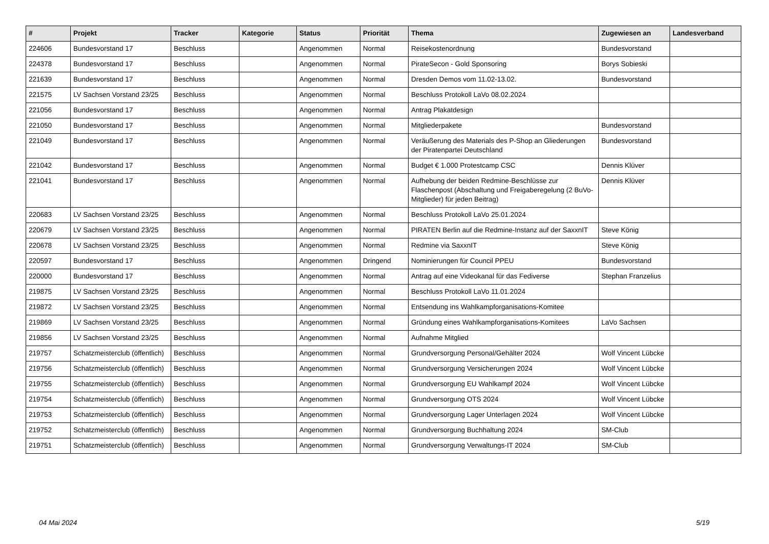| # | Projekt | Tracker | Kategorie | Status | Priorität | Thema | Zugewiesen an | Landesverband |
| --- | --- | --- | --- | --- | --- | --- | --- | --- |
| 224606 | Bundesvorstand 17 | Beschluss | | Angenommen | Normal | Reisekostenordnung | Bundesvorstand | |
| 224378 | Bundesvorstand 17 | Beschluss | | Angenommen | Normal | PirateSecon - Gold Sponsoring | Borys Sobieski | |
| 221639 | Bundesvorstand 17 | Beschluss | | Angenommen | Normal | Dresden Demos vom 11.02-13.02. | Bundesvorstand | |
| 221575 | LV Sachsen Vorstand 23/25 | Beschluss | | Angenommen | Normal | Beschluss Protokoll LaVo 08.02.2024 | | |
| 221056 | Bundesvorstand 17 | Beschluss | | Angenommen | Normal | Antrag Plakatdesign | | |
| 221050 | Bundesvorstand 17 | Beschluss | | Angenommen | Normal | Mitgliederpakete | Bundesvorstand | |
| 221049 | Bundesvorstand 17 | Beschluss | | Angenommen | Normal | Veräußerung des Materials des P-Shop an Gliederungen der Piratenpartei Deutschland | Bundesvorstand | |
| 221042 | Bundesvorstand 17 | Beschluss | | Angenommen | Normal | Budget € 1.000 Protestcamp CSC | Dennis Klüver | |
| 221041 | Bundesvorstand 17 | Beschluss | | Angenommen | Normal | Aufhebung der beiden Redmine-Beschlüsse zur Flaschenpost (Abschaltung und Freigaberegelung (2 BuVo-Mitglieder) für jeden Beitrag) | Dennis Klüver | |
| 220683 | LV Sachsen Vorstand 23/25 | Beschluss | | Angenommen | Normal | Beschluss Protokoll LaVo 25.01.2024 | | |
| 220679 | LV Sachsen Vorstand 23/25 | Beschluss | | Angenommen | Normal | PIRATEN Berlin auf die Redmine-Instanz auf der SaxxnIT | Steve König | |
| 220678 | LV Sachsen Vorstand 23/25 | Beschluss | | Angenommen | Normal | Redmine via SaxxnIT | Steve König | |
| 220597 | Bundesvorstand 17 | Beschluss | | Angenommen | Dringend | Nominierungen für Council PPEU | Bundesvorstand | |
| 220000 | Bundesvorstand 17 | Beschluss | | Angenommen | Normal | Antrag auf eine Videokanal für das Fediverse | Stephan Franzelius | |
| 219875 | LV Sachsen Vorstand 23/25 | Beschluss | | Angenommen | Normal | Beschluss Protokoll LaVo 11.01.2024 | | |
| 219872 | LV Sachsen Vorstand 23/25 | Beschluss | | Angenommen | Normal | Entsendung ins Wahlkampforganisations-Komitee | | |
| 219869 | LV Sachsen Vorstand 23/25 | Beschluss | | Angenommen | Normal | Gründung eines Wahlkampforganisations-Komitees | LaVo Sachsen | |
| 219856 | LV Sachsen Vorstand 23/25 | Beschluss | | Angenommen | Normal | Aufnahme Mitglied | | |
| 219757 | Schatzmeisterclub (öffentlich) | Beschluss | | Angenommen | Normal | Grundversorgung Personal/Gehälter 2024 | Wolf Vincent Lübcke | |
| 219756 | Schatzmeisterclub (öffentlich) | Beschluss | | Angenommen | Normal | Grundversorgung Versicherungen 2024 | Wolf Vincent Lübcke | |
| 219755 | Schatzmeisterclub (öffentlich) | Beschluss | | Angenommen | Normal | Grundversorgung EU Wahlkampf 2024 | Wolf Vincent Lübcke | |
| 219754 | Schatzmeisterclub (öffentlich) | Beschluss | | Angenommen | Normal | Grundversorgung OTS 2024 | Wolf Vincent Lübcke | |
| 219753 | Schatzmeisterclub (öffentlich) | Beschluss | | Angenommen | Normal | Grundversorgung Lager Unterlagen 2024 | Wolf Vincent Lübcke | |
| 219752 | Schatzmeisterclub (öffentlich) | Beschluss | | Angenommen | Normal | Grundversorgung Buchhaltung 2024 | SM-Club | |
| 219751 | Schatzmeisterclub (öffentlich) | Beschluss | | Angenommen | Normal | Grundversorgung Verwaltungs-IT 2024 | SM-Club | |
04 Mai 2024 5/19